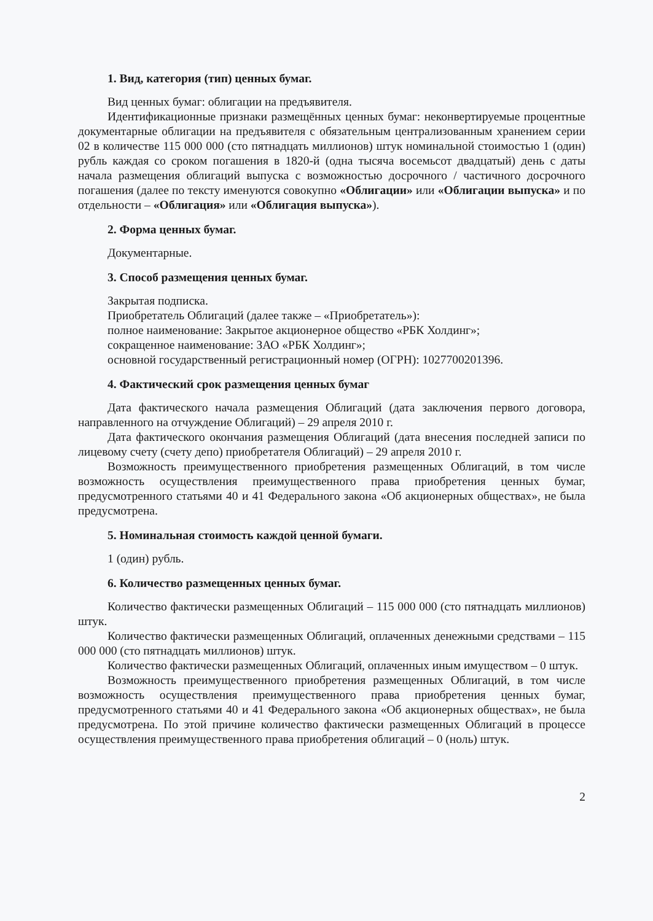1. Вид, категория (тип) ценных бумаг.
Вид ценных бумаг: облигации на предъявителя.
Идентификационные признаки размещённых ценных бумаг: неконвертируемые процентные документарные облигации на предъявителя с обязательным централизованным хранением серии 02 в количестве 115 000 000 (сто пятнадцать миллионов) штук номинальной стоимостью 1 (один) рубль каждая со сроком погашения в 1820-й (одна тысяча восемьсот двадцатый) день с даты начала размещения облигаций выпуска с возможностью досрочного / частичного досрочного погашения (далее по тексту именуются совокупно «Облигации» или «Облигации выпуска» и по отдельности – «Облигация» или «Облигация выпуска»).
2. Форма ценных бумаг.
Документарные.
3. Способ размещения ценных бумаг.
Закрытая подписка.
Приобретатель Облигаций (далее также – «Приобретатель»):
полное наименование: Закрытое акционерное общество «РБК Холдинг»;
сокращенное наименование: ЗАО «РБК Холдинг»;
основной государственный регистрационный номер (ОГРН): 1027700201396.
4. Фактический срок размещения ценных бумаг
Дата фактического начала размещения Облигаций (дата заключения первого договора, направленного на отчуждение Облигаций) – 29 апреля 2010 г.
Дата фактического окончания размещения Облигаций (дата внесения последней записи по лицевому счету (счету депо) приобретателя Облигаций) – 29 апреля 2010 г.
Возможность преимущественного приобретения размещенных Облигаций, в том числе возможность осуществления преимущественного права приобретения ценных бумаг, предусмотренного статьями 40 и 41 Федерального закона «Об акционерных обществах», не была предусмотрена.
5. Номинальная стоимость каждой ценной бумаги.
1 (один) рубль.
6. Количество размещенных ценных бумаг.
Количество фактически размещенных Облигаций – 115 000 000 (сто пятнадцать миллионов) штук.
Количество фактически размещенных Облигаций, оплаченных денежными средствами – 115 000 000 (сто пятнадцать миллионов) штук.
Количество фактически размещенных Облигаций, оплаченных иным имуществом – 0 штук.
Возможность преимущественного приобретения размещенных Облигаций, в том числе возможность осуществления преимущественного права приобретения ценных бумаг, предусмотренного статьями 40 и 41 Федерального закона «Об акционерных обществах», не была предусмотрена. По этой причине количество фактически размещенных Облигаций в процессе осуществления преимущественного права приобретения облигаций – 0 (ноль) штук.
2